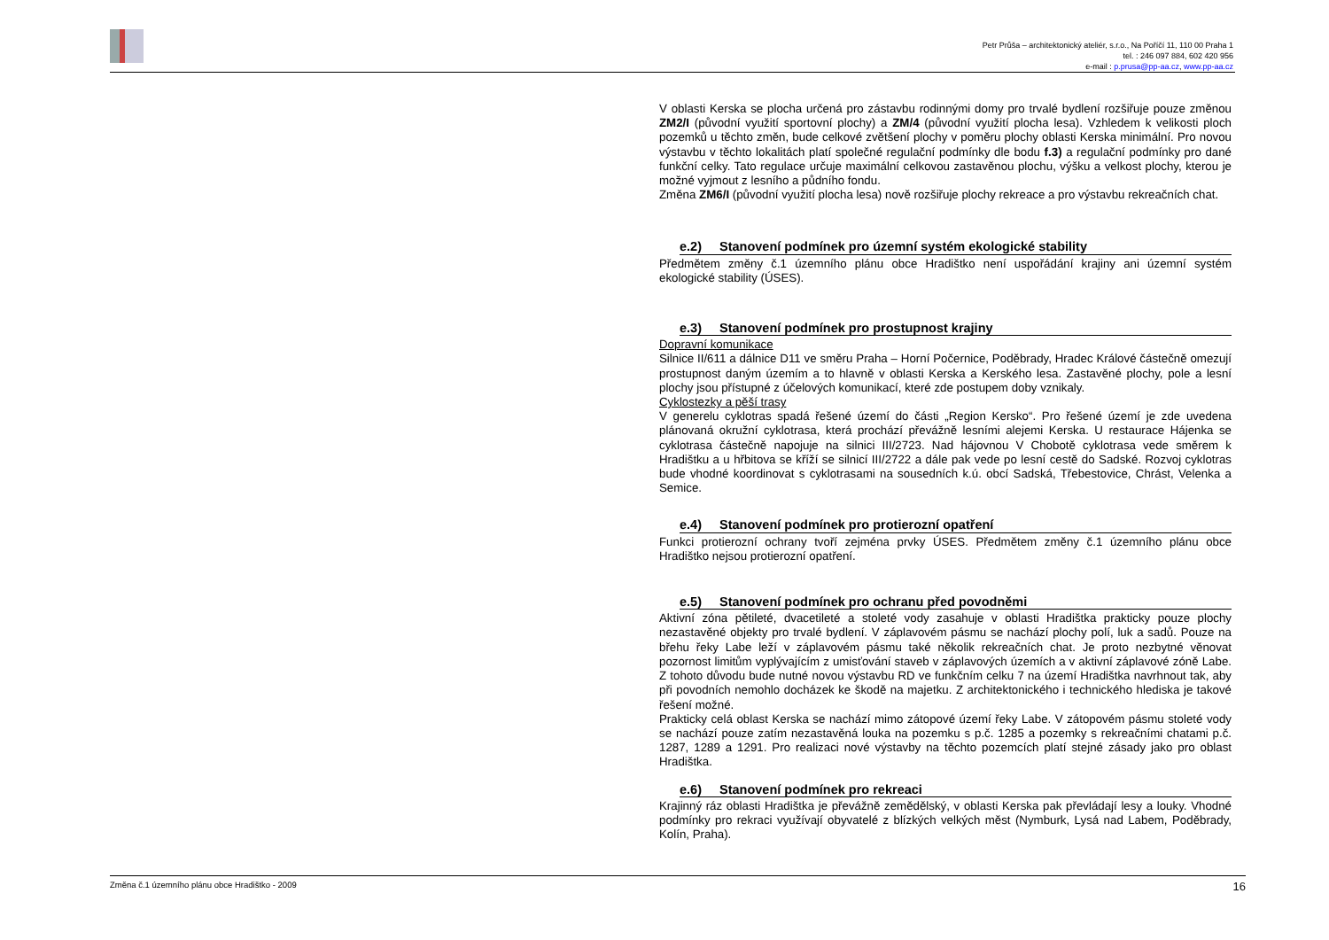Petr Průša – architektonický ateliér, s.r.o., Na Poříčí 11, 110 00 Praha 1
tel. : 246 097 884, 602 420 956
e-mail : p.prusa@pp-aa.cz, www.pp-aa.cz
V oblasti Kerska se plocha určená pro zástavbu rodinnými domy pro trvalé bydlení rozšiřuje pouze změnou ZM2/I (původní využití sportovní plochy) a ZM/4 (původní využití plocha lesa). Vzhledem k velikosti ploch pozemků u těchto změn, bude celkové zvětšení plochy v poměru plochy oblasti Kerska minimální. Pro novou výstavbu v těchto lokalitách platí společné regulační podmínky dle bodu f.3) a regulační podmínky pro dané funkční celky. Tato regulace určuje maximální celkovou zastavěnou plochu, výšku a velkost plochy, kterou je možné vyjmout z lesního a půdního fondu.
Změna ZM6/I (původní využití plocha lesa) nově rozšiřuje plochy rekreace a pro výstavbu rekreačních chat.
e.2) Stanovení podmínek pro územní systém ekologické stability
Předmětem změny č.1 územního plánu obce Hradištko není uspořádání krajiny ani územní systém ekologické stability (ÚSES).
e.3) Stanovení podmínek pro prostupnost krajiny
Dopravní komunikace
Silnice II/611 a dálnice D11 ve směru Praha – Horní Počernice, Poděbrady, Hradec Králové částečně omezují prostupnost daným územím a to hlavně v oblasti Kerska a Kerského lesa. Zastavěné plochy, pole a lesní plochy jsou přístupné z účelových komunikací, které zde postupem doby vznikaly.
Cyklostezky a pěší trasy
V generelu cyklotras spadá řešené území do části „Region Kersko“. Pro řešené území je zde uvedena plánovaná okružní cyklotrasa, která prochází převážně lesními alejemi Kerska. U restaurace Hájenka se cyklotrasa částečně napojuje na silnici III/2723. Nad hájovnou V Chobotě cyklotrasa vede směrem k Hradištku a u hřbitova se kříží se silnicí III/2722 a dále pak vede po lesní cestě do Sadské. Rozvoj cyklotras bude vhodné koordinovat s cyklotrasami na sousedních k.ú. obcí Sadská, Třebestovice, Chrást, Velenka a Semice.
e.4) Stanovení podmínek pro protierozní opatření
Funkci protierozní ochrany tvoří zejména prvky ÚSES. Předmětem změny č.1 územního plánu obce Hradištko nejsou protierozní opatření.
e.5) Stanovení podmínek pro ochranu před povodněmi
Aktivní zóna pětileté, dvacetileté a stoleté vody zasahuje v oblasti Hradištka prakticky pouze plochy nezastavěné objekty pro trvalé bydlení. V záplavovém pásmu se nachází plochy polí, luk a sadů. Pouze na břehu řeky Labe leží v záplavovém pásmu také několik rekreačních chat. Je proto nezbytné věnovat pozornost limitům vyplývajícím z umisťování staveb v záplavových územích a v aktivní záplavové zóně Labe. Z tohoto důvodu bude nutné novou výstavbu RD ve funkčním celku 7 na území Hradištka navrhnout tak, aby při povodních nemohlo docházek ke škodě na majetku. Z architektonického i technického hlediska je takové řešení možné.
Prakticky celá oblast Kerska se nachází mimo zátopové území řeky Labe. V zátopovém pásmu stoleté vody se nachází pouze zatím nezastavěná louka na pozemku s p.č. 1285 a pozemky s rekreačními chatami p.č. 1287, 1289 a 1291. Pro realizaci nové výstavby na těchto pozemcích platí stejné zásady jako pro oblast Hradištka.
e.6) Stanovení podmínek pro rekreaci
Krajinný ráz oblasti Hradištka je převážně zemědělský, v oblasti Kerska pak převládají lesy a louky. Vhodné podmínky pro rekraci využívají obyvatelé z blízkých velkých měst (Nymburk, Lysá nad Labem, Poděbrady, Kolín, Praha).
Změna č.1 územního plánu obce Hradištko - 2009 16